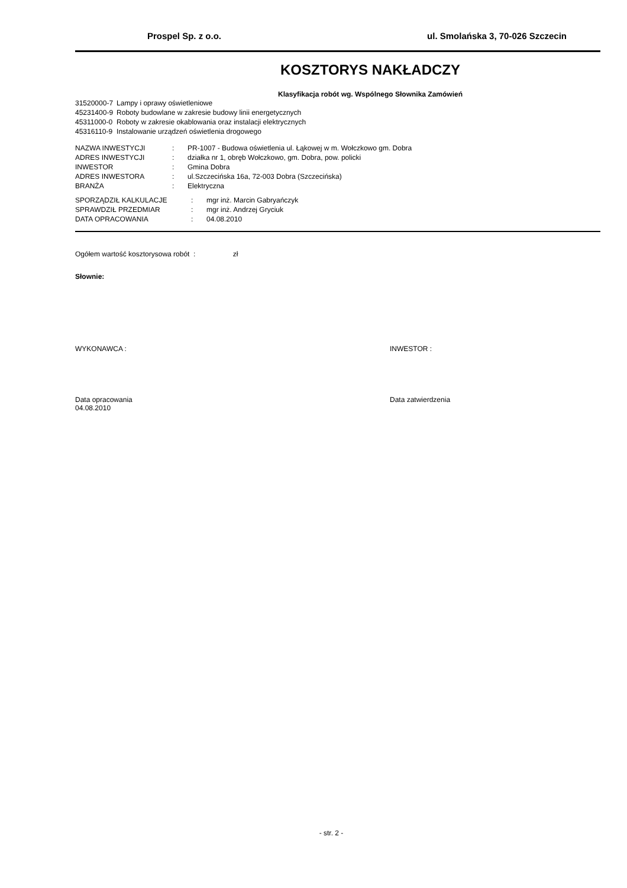Prospel Sp. z o.o. ul. Smolańska 3, 70-026 Szczecin
KOSZTORYS NAKŁADCZY
Klasyfikacja robót wg. Wspólnego Słownika Zamówień
| 31520000-7 | Lampy i oprawy oświetleniowe |
| 45231400-9 | Roboty budowlane w zakresie budowy linii energetycznych |
| 45311000-0 | Roboty w zakresie okablowania oraz instalacji elektrycznych |
| 45316110-9 | Instalowanie urządzeń oświetlenia drogowego |
| NAZWA INWESTYCJI | : | PR-1007 - Budowa oświetlenia ul. Łąkowej w m. Wołczkowo gm. Dobra |
| ADRES INWESTYCJI | : | działka nr 1, obręb Wołczkowo, gm. Dobra, pow. policki |
| INWESTOR | : | Gmina Dobra |
| ADRES INWESTORA | : | ul.Szczecińska 16a, 72-003 Dobra (Szczecińska) |
| BRANŻA | : | Elektryczna |
| SPORZĄDZIŁ KALKULACJE | : | mgr inż. Marcin Gabryańczyk |
| SPRAWDZIŁ PRZEDMIAR | : | mgr inż. Andrzej Gryciuk |
| DATA OPRACOWANIA | : | 04.08.2010 |
Ogółem wartość kosztorysowa robót : zł
Słownie:
WYKONAWCA : INWESTOR :
Data opracowania
04.08.2010 Data zatwierdzenia
- str. 2 -